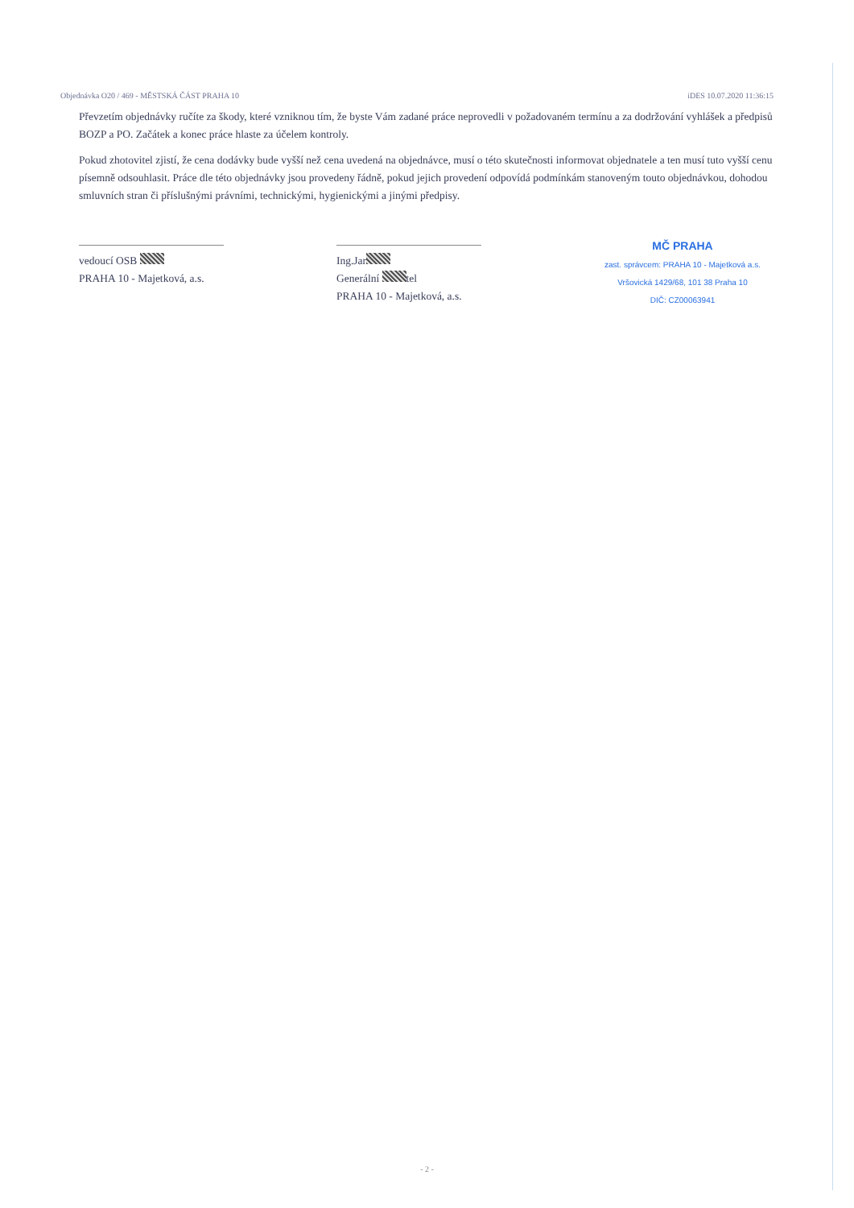Objednávka O20 / 469 - MĚSTSKÁ ČÁST PRAHA 10 iDES 10.07.2020 11:36:15
Převzetím objednávky ručíte za škody, které vzniknou tím, že byste Vám zadané práce neprovedli v požadovaném termínu a za dodržování vyhlášek a předpisů BOZP a PO. Začátek a konec práce hlaste za účelem kontroly.
Pokud zhotovitel zjistí, že cena dodávky bude vyšší než cena uvedená na objednávce, musí o této skutečnosti informovat objednatele a ten musí tuto vyšší cenu písemně odsouhlasit. Práce dle této objednávky jsou provedeny řádně, pokud jejich provedení odpovídá podmínkám stanoveným touto objednávkou, dohodou smluvních stran či příslušnými právními, technickými, hygienickými a jinými předpisy.
vedoucí OSB
PRAHA 10 - Majetková, a.s.
Ing.Jar
Generální tel
PRAHA 10 - Majetková, a.s.
MČ PRAHA
zast. správcem: PRAHA 10 - Majetková a.s.
Vršovická 1429/68, 101 38 Praha 10
DIČ: CZ00063941
- 2 -